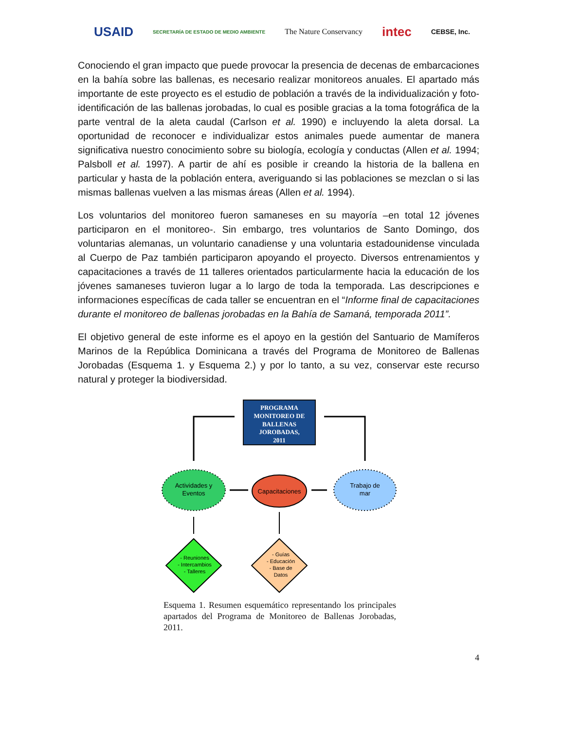USAID SECRETARÍA DE ESTADO DE MEDIO AMBIENTE The Nature Conservancy intec CEBSE, Inc.
Conociendo el gran impacto que puede provocar la presencia de decenas de embarcaciones en la bahía sobre las ballenas, es necesario realizar monitoreos anuales. El apartado más importante de este proyecto es el estudio de población a través de la individualización y foto-identificación de las ballenas jorobadas, lo cual es posible gracias a la toma fotográfica de la parte ventral de la aleta caudal (Carlson et al. 1990) e incluyendo la aleta dorsal. La oportunidad de reconocer e individualizar estos animales puede aumentar de manera significativa nuestro conocimiento sobre su biología, ecología y conductas (Allen et al. 1994; Palsboll et al. 1997). A partir de ahí es posible ir creando la historia de la ballena en particular y hasta de la población entera, averiguando si las poblaciones se mezclan o si las mismas ballenas vuelven a las mismas áreas (Allen et al. 1994).
Los voluntarios del monitoreo fueron samaneses en su mayoría –en total 12 jóvenes participaron en el monitoreo-. Sin embargo, tres voluntarios de Santo Domingo, dos voluntarias alemanas, un voluntario canadiense y una voluntaria estadounidense vinculada al Cuerpo de Paz también participaron apoyando el proyecto. Diversos entrenamientos y capacitaciones a través de 11 talleres orientados particularmente hacia la educación de los jóvenes samaneses tuvieron lugar a lo largo de toda la temporada. Las descripciones e informaciones específicas de cada taller se encuentran en el “Informe final de capacitaciones durante el monitoreo de ballenas jorobadas en la Bahía de Samaná, temporada 2011”.
El objetivo general de este informe es el apoyo en la gestión del Santuario de Mamíferos Marinos de la República Dominicana a través del Programa de Monitoreo de Ballenas Jorobadas (Esquema 1. y Esquema 2.) y por lo tanto, a su vez, conservar este recurso natural y proteger la biodiversidad.
PROGRAMA MONITOREO DE BALLENAS JOROBADAS, 2011
Actividades y
Eventos
Capacitaciones
Trabajo de
mar
- Reuniones - Intercambios - Talleres
- Guías - Educación - Base de Datos
Esquema 1. Resumen esquemático representando los principales apartados del Programa de Monitoreo de Ballenas Jorobadas, 2011.
4